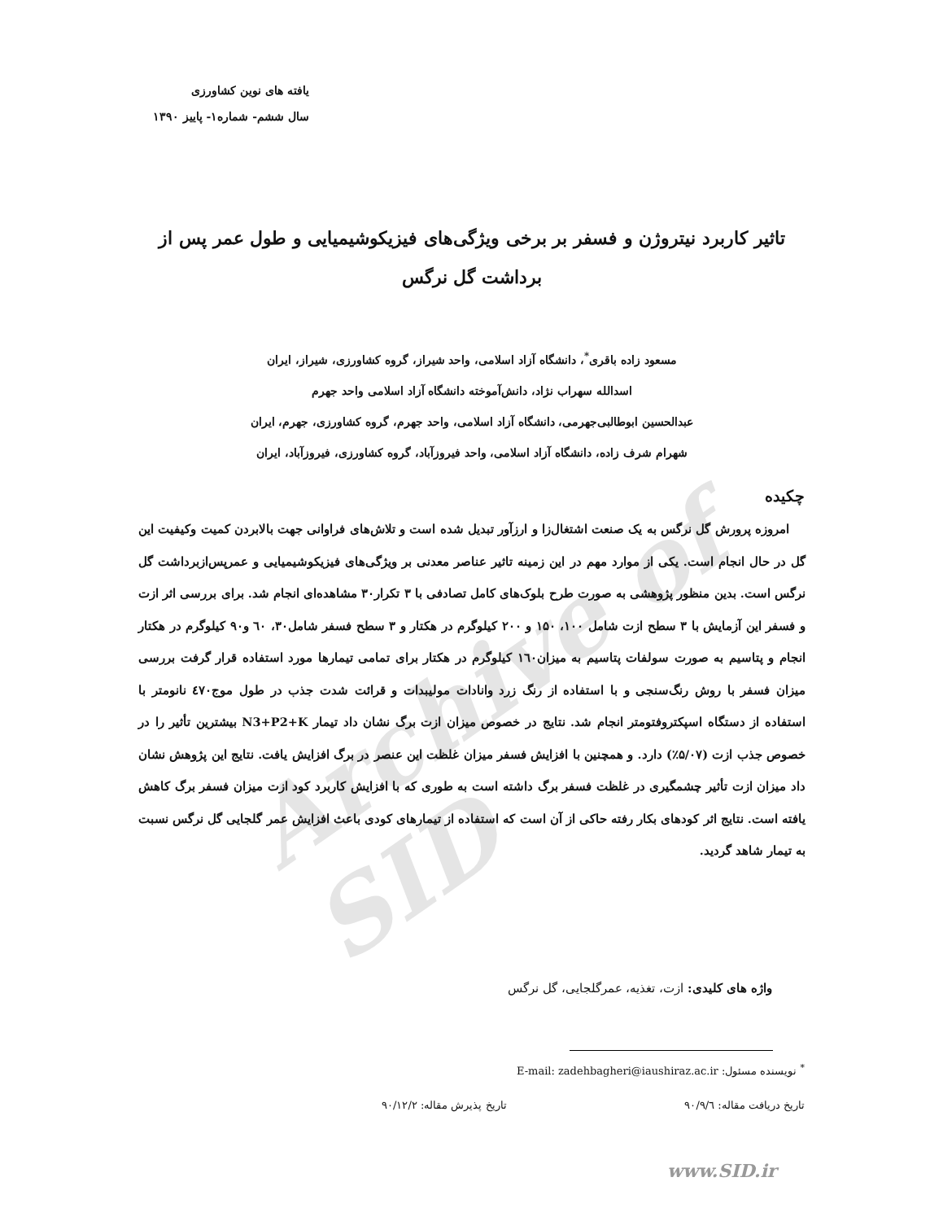Archive of SID
یافته های نوین کشاورزی
سال ششم- شماره۱- پاییز ۱۳۹۰
تاثیر کاربرد نیتروژن و فسفر بر برخی ویژگی‌های فیزیکوشیمیایی و طول عمر پس از برداشت گل نرگس
مسعود زاده باقری<sup>*</sup>، دانشگاه آزاد اسلامی، واحد شیراز، گروه کشاورزی، شیراز، ایران
اسدالله سهراب نژاد، دانش‌آموخته دانشگاه آزاد اسلامی واحد جهرم
عبدالحسین ابوطالبی‌جهرمی، دانشگاه آزاد اسلامی، واحد جهرم، گروه کشاورزی، جهرم، ایران
شهرام شرف زاده، دانشگاه آزاد اسلامی، واحد فیروزآباد، گروه کشاورزی، فیروزآباد، ایران
چکیده
امروزه پرورش گل نرگس به یک صنعت اشتغال‌زا و ارزآور تبدیل شده است و تلاش‌های فراوانی جهت بالابردن کمیت وکیفیت این گل در حال انجام است. یکی از موارد مهم در این زمینه تاثیر عناصر معدنی بر ویژگی‌های فیزیکوشیمیایی و عمرپس‌ازبرداشت گل نرگس است. بدین منظور پژوهشی به صورت طرح بلوک‌های کامل تصادفی با ۳ تکرار۳۰ مشاهده‌ای انجام شد. برای بررسی اثر ازت و فسفر این آزمایش با ۳ سطح ازت شامل ۱۰۰، ۱۵۰ و ۲۰۰ کیلوگرم در هکتار و ۳ سطح فسفر شامل۳۰، ٦۰ و۹۰ کیلوگرم در هکتار انجام و پتاسیم به صورت سولفات پتاسیم به میزان۱٦۰ کیلوگرم در هکتار برای تمامی تیمارها مورد استفاده قرار گرفت بررسی میزان فسفر با روش رنگ‌سنجی و با استفاده از رنگ زرد وانادات مولیبدات و قرائت شدت جذب در طول موج٤۷۰ نانومتر با استفاده از دستگاه اسپکتروفتومتر انجام شد. نتایج در خصوص میزان ازت برگ نشان داد تیمار N3+P2+K بیشترین تأثیر را در خصوص جذب ازت (۵/۰۷٪) دارد. و همچنین با افزایش فسفر میزان غلظت این عنصر در برگ افزایش یافت. نتایج این پژوهش نشان داد میزان ازت تأثیر چشمگیری در غلظت فسفر برگ داشته است به طوری که با افزایش کاربرد کود ازت میزان فسفر برگ کاهش یافته است. نتایج اثر کودهای بکار رفته حاکی از آن است که استفاده از تیمارهای کودی باعث افزایش عمر گلجایی گل نرگس نسبت به تیمار شاهد گردید.
واژه های کلیدی: ازت، تغذیه، عمرگلجایی، گل نرگس
<sup>*</sup> نویسنده مسئول: E-mail: zadehbagheri@iaushiraz.ac.ir
تاریخ دریافت مقاله: ۹۰/۹/٦ تاریخ پذیرش مقاله: ۹۰/۱۲/۲
www.SID.ir